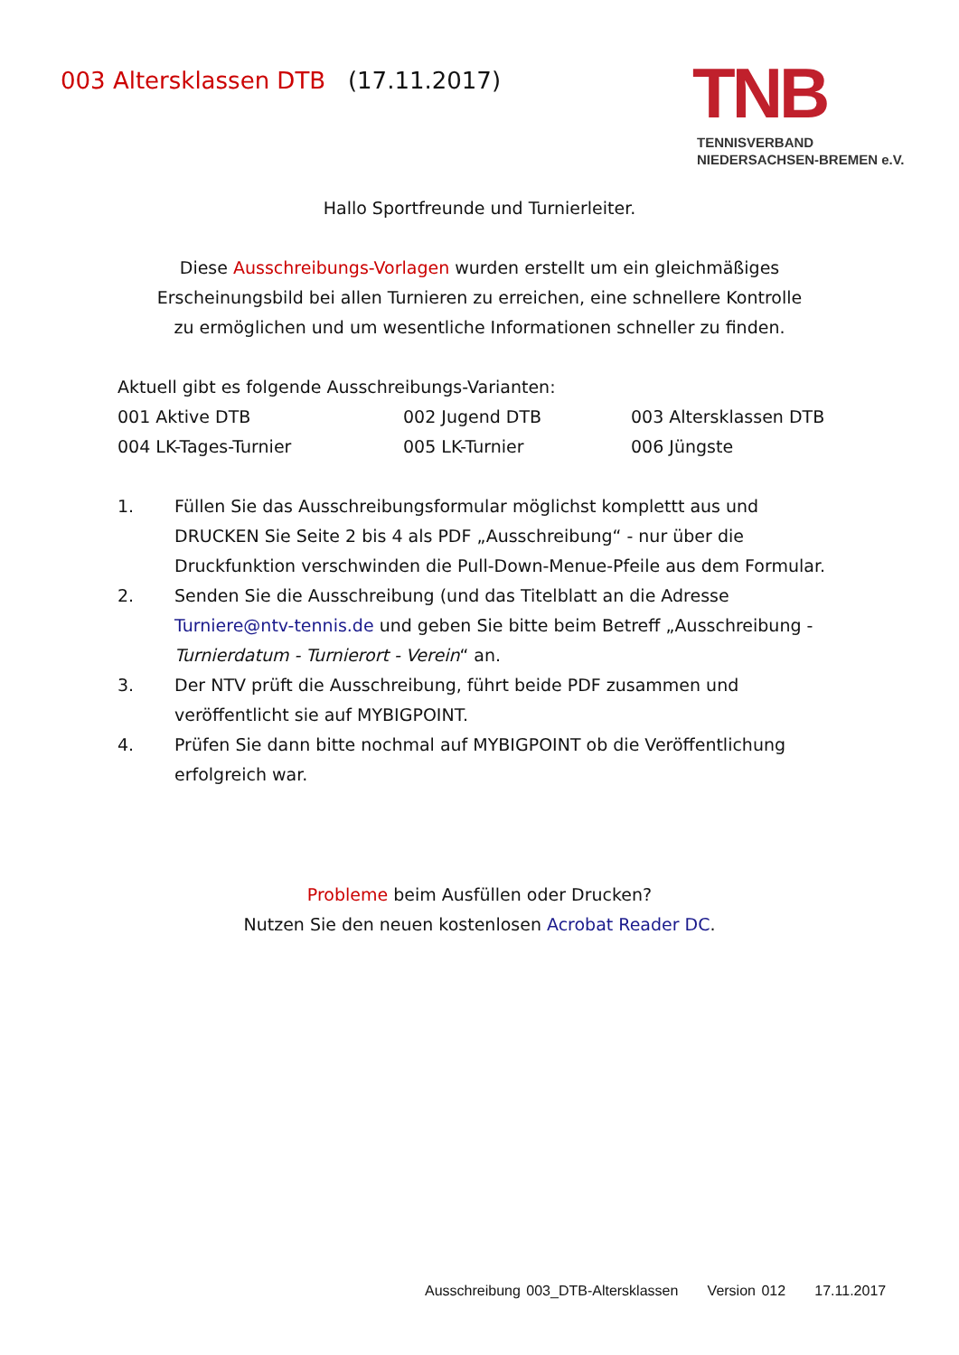003 Altersklassen DTB (17.11.2017)
TNB
TENNISVERBAND
NIEDERSACHSEN-BREMEN e.V.
Hallo Sportfreunde und Turnierleiter.
Diese Ausschreibungs-Vorlagen wurden erstellt um ein gleichmäßiges
Erscheinungsbild bei allen Turnieren zu erreichen, eine schnellere Kontrolle
zu ermöglichen und um wesentliche Informationen schneller zu finden.
Aktuell gibt es folgende Ausschreibungs-Varianten:
001 Aktive DTB
002 Jugend DTB
003 Altersklassen DTB
004 LK-Tages-Turnier
005 LK-Turnier
006 Jüngste
1. Füllen Sie das Ausschreibungsformular möglichst komplettt aus und DRUCKEN Sie Seite 2 bis 4 als PDF „Ausschreibung“ - nur über die Druckfunktion verschwinden die Pull-Down-Menue-Pfeile aus dem Formular.
2. Senden Sie die Ausschreibung (und das Titelblatt an die Adresse Turniere@ntv-tennis.de und geben Sie bitte beim Betreff „Ausschreibung - Turnierdatum - Turnierort - Verein“ an.
3. Der NTV prüft die Ausschreibung, führt beide PDF zusammen und veröffentlicht sie auf MYBIGPOINT.
4. Prüfen Sie dann bitte nochmal auf MYBIGPOINT ob die Veröffentlichung erfolgreich war.
Probleme beim Ausfüllen oder Drucken?
Nutzen Sie den neuen kostenlosen Acrobat Reader DC.
Ausschreibung 003_DTB-Altersklassen Version 012 17.11.2017